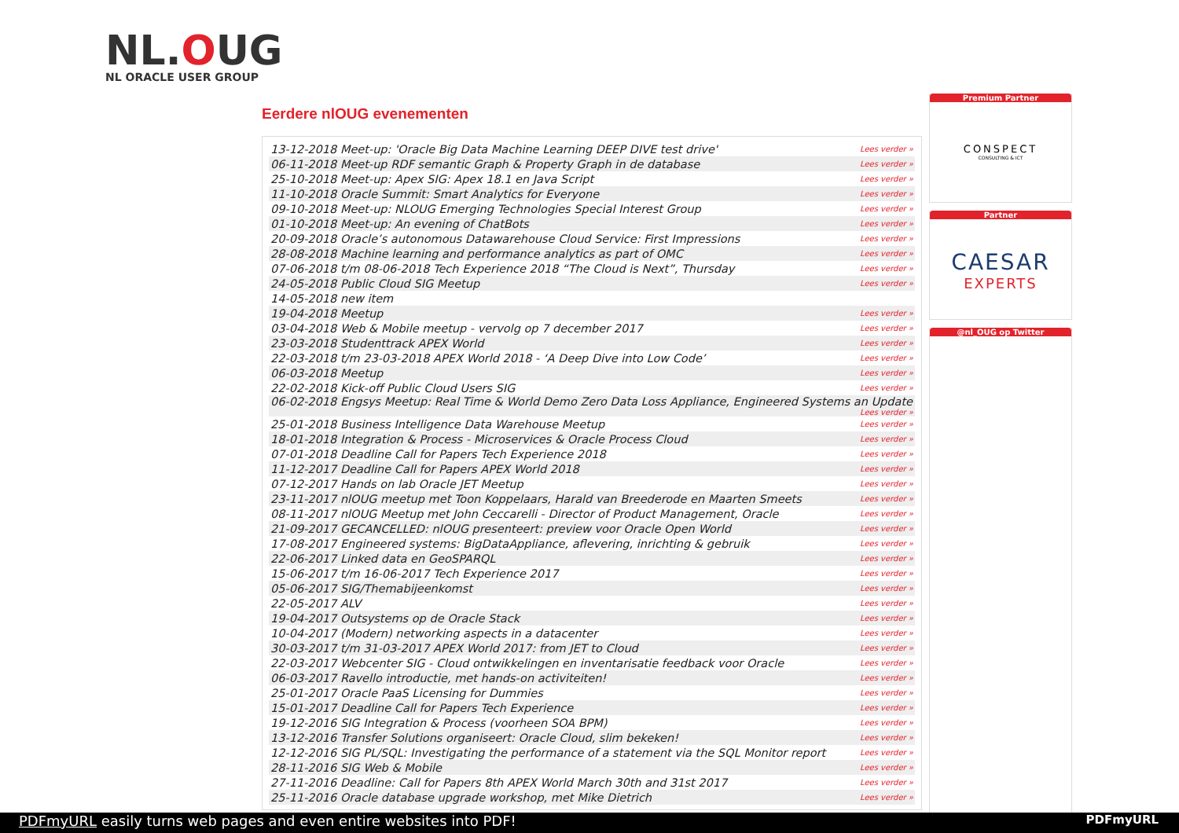NL.OUG
NL ORACLE USER GROUP
Eerdere nlOUG evenementen
| 13-12-2018 Meet-up: 'Oracle Big Data Machine Learning DEEP DIVE test drive' | Lees verder » |
| 06-11-2018 Meet-up RDF semantic Graph & Property Graph in de database | Lees verder » |
| 25-10-2018 Meet-up: Apex SIG: Apex 18.1 en Java Script | Lees verder » |
| 11-10-2018 Oracle Summit: Smart Analytics for Everyone | Lees verder » |
| 09-10-2018 Meet-up: NLOUG Emerging Technologies Special Interest Group | Lees verder » |
| 01-10-2018 Meet-up: An evening of ChatBots | Lees verder » |
| 20-09-2018 Oracle’s autonomous Datawarehouse Cloud Service: First Impressions | Lees verder » |
| 28-08-2018 Machine learning and performance analytics as part of OMC | Lees verder » |
| 07-06-2018 t/m 08-06-2018 Tech Experience 2018 “The Cloud is Next”, Thursday | Lees verder » |
| 24-05-2018 Public Cloud SIG Meetup | Lees verder » |
| 14-05-2018 new item | |
| 19-04-2018 Meetup | Lees verder » |
| 03-04-2018 Web & Mobile meetup - vervolg op 7 december 2017 | Lees verder » |
| 23-03-2018 Studenttrack APEX World | Lees verder » |
| 22-03-2018 t/m 23-03-2018 APEX World 2018 - ‘A Deep Dive into Low Code’ | Lees verder » |
| 06-03-2018 Meetup | Lees verder » |
| 22-02-2018 Kick-off Public Cloud Users SIG | Lees verder » |
| 06-02-2018 Engsys Meetup: Real Time & World Demo Zero Data Loss Appliance, Engineered Systems an Update Lees verder » | |
| 25-01-2018 Business Intelligence Data Warehouse Meetup | Lees verder » |
| 18-01-2018 Integration & Process - Microservices & Oracle Process Cloud | Lees verder » |
| 07-01-2018 Deadline Call for Papers Tech Experience 2018 | Lees verder » |
| 11-12-2017 Deadline Call for Papers APEX World 2018 | Lees verder » |
| 07-12-2017 Hands on lab Oracle JET Meetup | Lees verder » |
| 23-11-2017 nlOUG meetup met Toon Koppelaars, Harald van Breederode en Maarten Smeets | Lees verder » |
| 08-11-2017 nlOUG Meetup met John Ceccarelli - Director of Product Management, Oracle | Lees verder » |
| 21-09-2017 GECANCELLED: nlOUG presenteert: preview voor Oracle Open World | Lees verder » |
| 17-08-2017 Engineered systems: BigDataAppliance, aflevering, inrichting & gebruik | Lees verder » |
| 22-06-2017 Linked data en GeoSPARQL | Lees verder » |
| 15-06-2017 t/m 16-06-2017 Tech Experience 2017 | Lees verder » |
| 05-06-2017 SIG/Themabijeenkomst | Lees verder » |
| 22-05-2017 ALV | Lees verder » |
| 19-04-2017 Outsystems op de Oracle Stack | Lees verder » |
| 10-04-2017 (Modern) networking aspects in a datacenter | Lees verder » |
| 30-03-2017 t/m 31-03-2017 APEX World 2017: from JET to Cloud | Lees verder » |
| 22-03-2017 Webcenter SIG - Cloud ontwikkelingen en inventarisatie feedback voor Oracle | Lees verder » |
| 06-03-2017 Ravello introductie, met hands-on activiteiten! | Lees verder » |
| 25-01-2017 Oracle PaaS Licensing for Dummies | Lees verder » |
| 15-01-2017 Deadline Call for Papers Tech Experience | Lees verder » |
| 19-12-2016 SIG Integration & Process (voorheen SOA BPM) | Lees verder » |
| 13-12-2016 Transfer Solutions organiseert: Oracle Cloud, slim bekeken! | Lees verder » |
| 12-12-2016 SIG PL/SQL: Investigating the performance of a statement via the SQL Monitor report | Lees verder » |
| 28-11-2016 SIG Web & Mobile | Lees verder » |
| 27-11-2016 Deadline: Call for Papers 8th APEX World March 30th and 31st 2017 | Lees verder » |
| 25-11-2016 Oracle database upgrade workshop, met Mike Dietrich | Lees verder » |
Premium Partner
CONSPECT
CONSULTING & ICT
Partner
CAESAR
EXPERTS
@nl_OUG op Twitter
PDFmyURL easily turns web pages and even entire websites into PDF! PDFmyURL